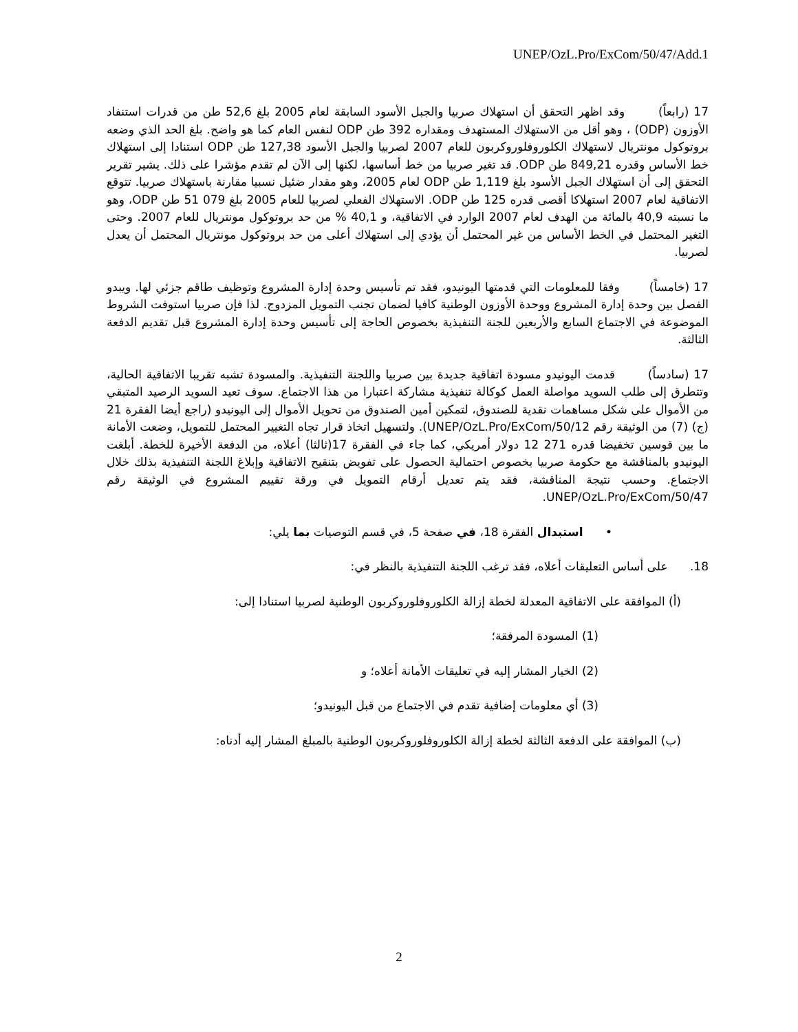UNEP/OzL.Pro/ExCom/50/47/Add.1
17 (رابعاً) وقد اظهر التحقق أن استهلاك صربيا والجبل الأسود السابقة لعام 2005 بلغ 52,6 طن من قدرات استنفاد الأوزون (ODP) ، وهو أقل من الاستهلاك المستهدف ومقداره 392 طن ODP لنفس العام كما هو واضح. بلغ الحد الذي وضعه بروتوكول مونتريال لاستهلاك الكلوروفلوروكربون للعام 2007 لصربيا والجبل الأسود 127,38 طن ODP استنادا إلى استهلاك خط الأساس وقدره 849,21 طن ODP. قد تغير صربيا من خط أساسها، لكنها إلى الآن لم تقدم مؤشرا على ذلك. يشير تقرير التحقق إلى أن استهلاك الجبل الأسود بلغ 1,119 طن ODP لعام 2005، وهو مقدار ضئيل نسبيا مقارنة باستهلاك صربيا. تتوقع الاتفاقية لعام 2007 استهلاكا أقصى قدره 125 طن ODP. الاستهلاك الفعلي لصربيا للعام 2005 بلغ 079 51 طن ODP، وهو ما نسبته 40,9 بالمائة من الهدف لعام 2007 الوارد في الاتفاقية، و 40,1 % من حد بروتوكول مونتريال للعام 2007. وحتى التغير المحتمل في الخط الأساس من غير المحتمل أن يؤدي إلى استهلاك أعلى من حد بروتوكول مونتريال المحتمل أن يعدل لصربيا.
17 (خامساً) وفقا للمعلومات التي قدمتها اليونيدو، فقد تم تأسيس وحدة إدارة المشروع وتوظيف طاقم جزئي لها. ويبدو الفصل بين وحدة إدارة المشروع ووحدة الأوزون الوطنية كافيا لضمان تجنب التمويل المزدوج. لذا فإن صربيا استوفت الشروط الموضوعة في الاجتماع السابع والأربعين للجنة التنفيذية بخصوص الحاجة إلى تأسيس وحدة إدارة المشروع قبل تقديم الدفعة الثالثة.
17 (سادساً) قدمت اليونيدو مسودة اتفاقية جديدة بين صربيا واللجنة التنفيذية. والمسودة تشبه تقريبا الاتفاقية الحالية، وتتطرق إلى طلب السويد مواصلة العمل كوكالة تنفيذية مشاركة اعتبارا من هذا الاجتماع. سوف تعيد السويد الرصيد المتبقي من الأموال على شكل مساهمات نقدية للصندوق، لتمكين أمين الصندوق من تحويل الأموال إلى اليونيدو (راجع أيضا الفقرة 21 (ج) (7) من الوثيقة رقم UNEP/OzL.Pro/ExCom/50/12). ولتسهيل اتخاذ قرار تجاه التغيير المحتمل للتمويل، وضعت الأمانة ما بين قوسين تخفيضا قدره 271 12 دولار أمريكي، كما جاء في الفقرة 17(ثالثا) أعلاه، من الدفعة الأخيرة للخطة. أبلغت اليونيدو بالمناقشة مع حكومة صربيا بخصوص احتمالية الحصول على تفويض بتنقيح الاتفاقية وإبلاغ اللجنة التنفيذية بذلك خلال الاجتماع. وحسب نتيجة المناقشة، فقد يتم تعديل أرقام التمويل في ورقة تقييم المشروع في الوثيقة رقم UNEP/OzL.Pro/ExCom/50/47.
• استبدال الفقرة 18، في صفحة 5، في قسم التوصيات بما يلي:
18. على أساس التعليقات أعلاه، فقد ترغب اللجنة التنفيذية بالنظر في:
(أ) الموافقة على الاتفاقية المعدلة لخطة إزالة الكلوروفلوروكربون الوطنية لصربيا استنادا إلى:
(1) المسودة المرفقة؛
(2) الخيار المشار إليه في تعليقات الأمانة أعلاه؛ و
(3) أي معلومات إضافية تقدم في الاجتماع من قبل اليونيدو؛
(ب) الموافقة على الدفعة الثالثة لخطة إزالة الكلوروفلوروكربون الوطنية بالمبلغ المشار إليه أدناه:
2